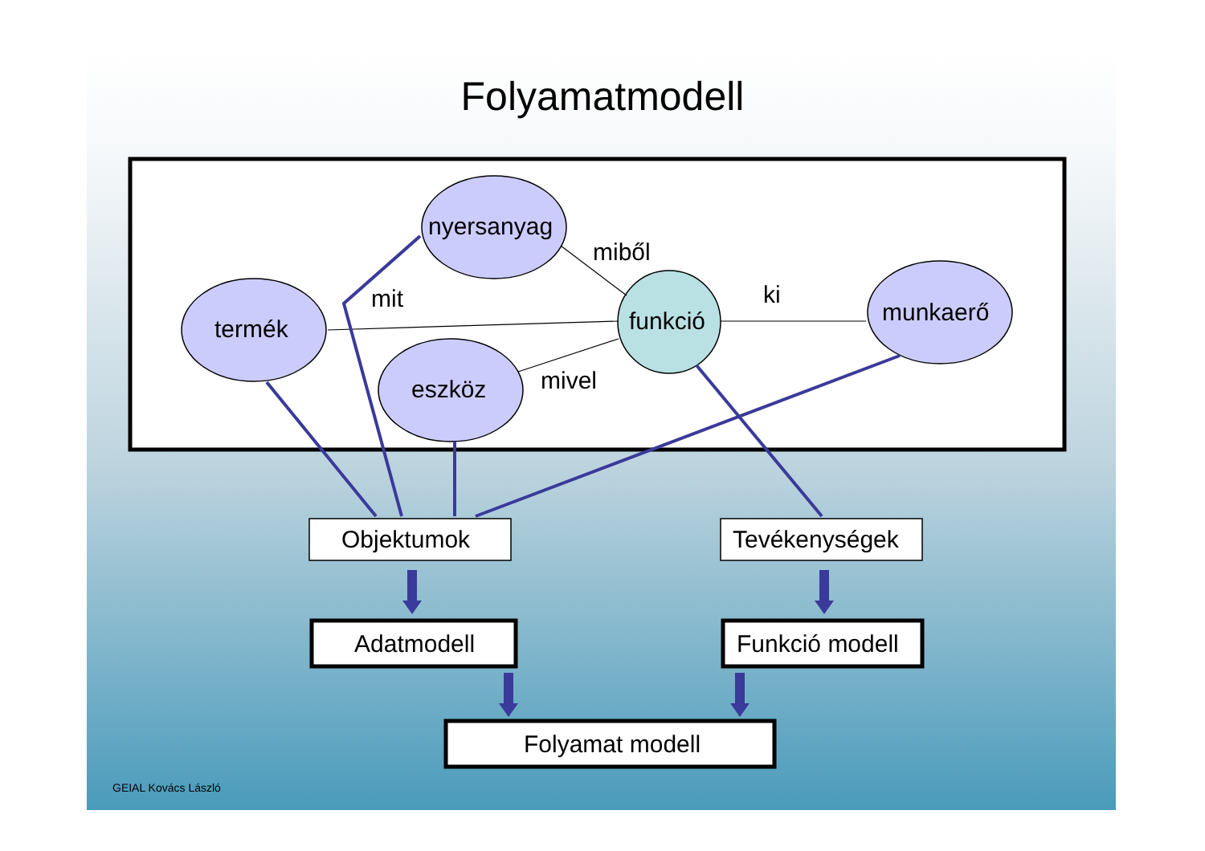Folyamatmodell
nyersanyag
miből
mit ki
termék funkció munkaerő
eszköz mivel
Objektumok Tevékenységek
Adatmodell Funkció modell
Folyamat modell
GEIAL Kovács László